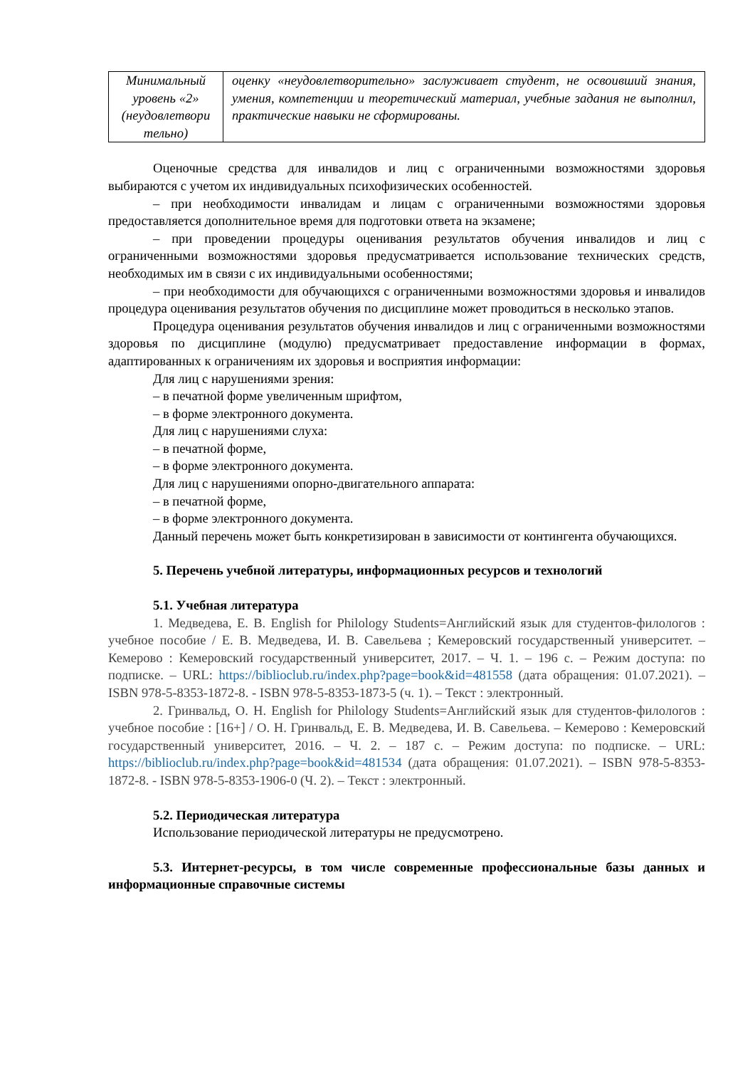| Минимальный уровень «2» (неудовлетвори тельно) | оценку «неудовлетворительно» заслуживает студент, не освоивший знания, умения, компетенции и теоретический материал, учебные задания не выполнил, практические навыки не сформированы. |
Оценочные средства для инвалидов и лиц с ограниченными возможностями здоровья выбираются с учетом их индивидуальных психофизических особенностей.
– при необходимости инвалидам и лицам с ограниченными возможностями здоровья предоставляется дополнительное время для подготовки ответа на экзамене;
– при проведении процедуры оценивания результатов обучения инвалидов и лиц с ограниченными возможностями здоровья предусматривается использование технических средств, необходимых им в связи с их индивидуальными особенностями;
– при необходимости для обучающихся с ограниченными возможностями здоровья и инвалидов процедура оценивания результатов обучения по дисциплине может проводиться в несколько этапов.
Процедура оценивания результатов обучения инвалидов и лиц с ограниченными возможностями здоровья по дисциплине (модулю) предусматривает предоставление информации в формах, адаптированных к ограничениям их здоровья и восприятия информации:
Для лиц с нарушениями зрения:
– в печатной форме увеличенным шрифтом,
– в форме электронного документа.
Для лиц с нарушениями слуха:
– в печатной форме,
– в форме электронного документа.
Для лиц с нарушениями опорно-двигательного аппарата:
– в печатной форме,
– в форме электронного документа.
Данный перечень может быть конкретизирован в зависимости от контингента обучающихся.
5. Перечень учебной литературы, информационных ресурсов и технологий
5.1. Учебная литература
1. Медведева, Е. В. English for Philology Students=Английский язык для студентов-филологов : учебное пособие / Е. В. Медведева, И. В. Савельева ; Кемеровский государственный университет. – Кемерово : Кемеровский государственный университет, 2017. – Ч. 1. – 196 с. – Режим доступа: по подписке. – URL: https://biblioclub.ru/index.php?page=book&id=481558 (дата обращения: 01.07.2021). – ISBN 978-5-8353-1872-8. - ISBN 978-5-8353-1873-5 (ч. 1). – Текст : электронный.
2. Гринвальд, О. Н. English for Philology Students=Английский язык для студентов-филологов : учебное пособие : [16+] / О. Н. Гринвальд, Е. В. Медведева, И. В. Савельева. – Кемерово : Кемеровский государственный университет, 2016. – Ч. 2. – 187 с. – Режим доступа: по подписке. – URL: https://biblioclub.ru/index.php?page=book&id=481534 (дата обращения: 01.07.2021). – ISBN 978-5-8353-1872-8. - ISBN 978-5-8353-1906-0 (Ч. 2). – Текст : электронный.
5.2. Периодическая литература
Использование периодической литературы не предусмотрено.
5.3. Интернет-ресурсы, в том числе современные профессиональные базы данных и информационные справочные системы